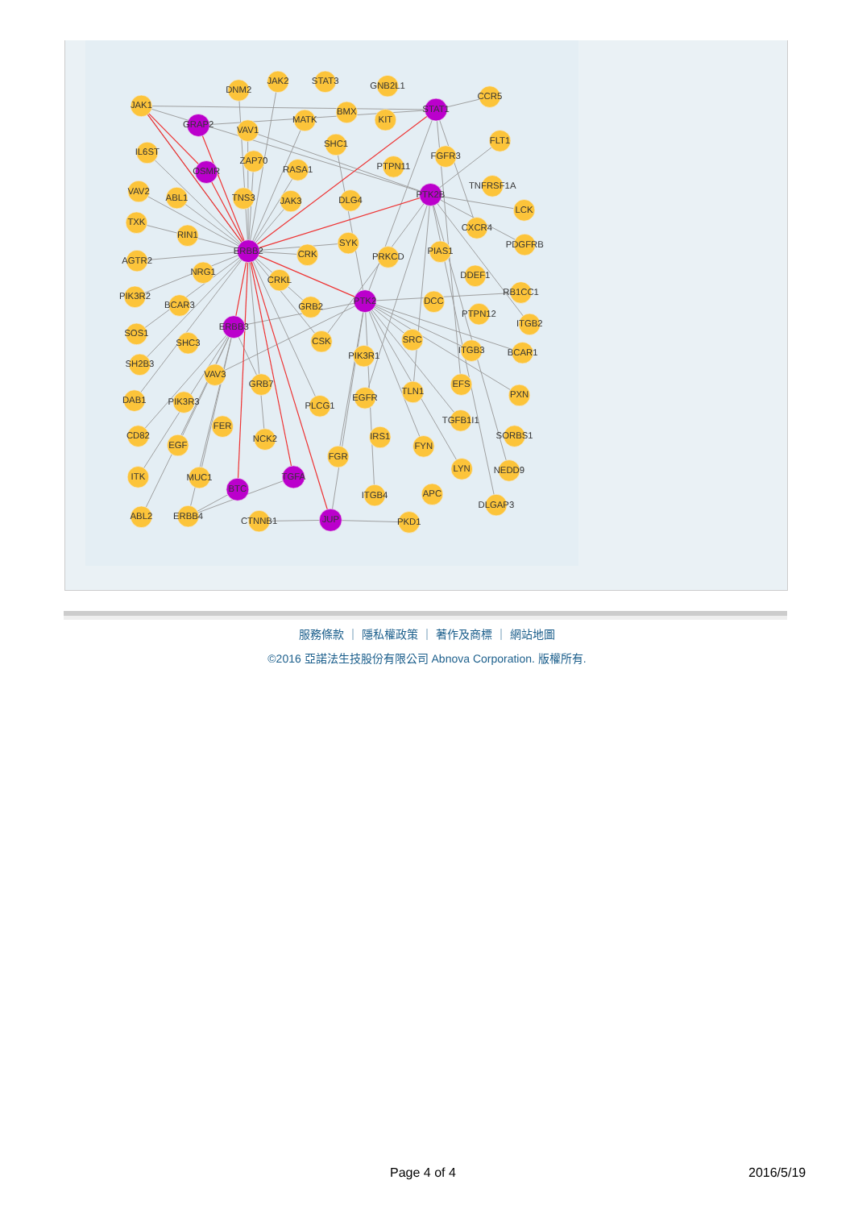JAK1
DNM2
JAK2
STAT3
GNB2L1
STAT1
CCR5
GRAP2
VAV1
MATK
BMX
KIT
IL6ST
SHC1
FLT1
OSMR
ZAP70
RASA1
PTPN11
FGFR3
VAV2
ABL1
TNS3
JAK3
DLG4
PTK2B
TNFRSF1A
LCK
TXK
RIN1
CXCR4
ERBB2
SYK
CRK
PRKCD
PIAS1
PDGFRB
AGTR2
NRG1
CRKL
DDEF1
PIK3R2
BCAR3
GRB2
PTK2
DCC
RB1CC1
ERBB3
PTPN12
ITGB2
SOS1
SHC3
CSK
SRC
PIK3R1
ITGB3
BCAR1
SH2B3
VAV3
GRB7
EFS
PXN
DAB1
PIK3R3
PLCG1
EGFR
TLN1
TGFB1I1
SORBS1
CD82
EGF
FER
NCK2
IRS1
FYN
FGR
LYN
NEDD9
ITK
MUC1
TGFA
BTC
ITGB4
APC
DLGAP3
ABL2
ERBB4
CTNNB1
JUP
PKD1
服務條款 ｜ 隱私權政策 ｜ 著作及商標 ｜ 網站地圖
©2016 亞諾法生技股份有限公司 Abnova Corporation. 版權所有.
Page 4 of 4 2016/5/19